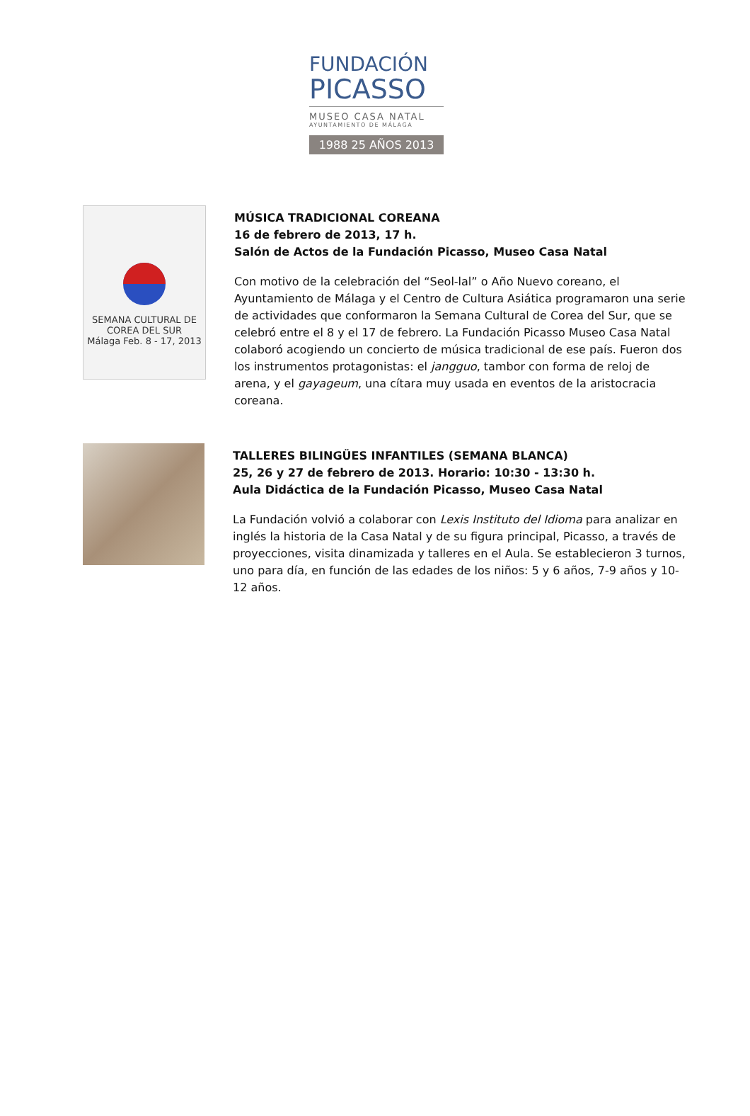FUNDACIÓN
PICASSO
MUSEO CASA NATAL
AYUNTAMIENTO DE MÁLAGA
1988 25 AÑOS 2013
SEMANA CULTURAL DE
COREA DEL SUR
Málaga Feb. 8 - 17, 2013
MÚSICA TRADICIONAL COREANA
16 de febrero de 2013, 17 h.
Salón de Actos de la Fundación Picasso, Museo Casa Natal
Con motivo de la celebración del “Seol-lal” o Año Nuevo coreano, el Ayuntamiento de Málaga y el Centro de Cultura Asiática programaron una serie de actividades que conformaron la Semana Cultural de Corea del Sur, que se celebró entre el 8 y el 17 de febrero. La Fundación Picasso Museo Casa Natal colaboró acogiendo un concierto de música tradicional de ese país. Fueron dos los instrumentos protagonistas: el jangguo, tambor con forma de reloj de arena, y el gayageum, una cítara muy usada en eventos de la aristocracia coreana.
TALLERES BILINGÜES INFANTILES (SEMANA BLANCA)
25, 26 y 27 de febrero de 2013. Horario: 10:30 - 13:30 h.
Aula Didáctica de la Fundación Picasso, Museo Casa Natal
La Fundación volvió a colaborar con Lexis Instituto del Idioma para analizar en inglés la historia de la Casa Natal y de su figura principal, Picasso, a través de proyecciones, visita dinamizada y talleres en el Aula. Se establecieron 3 turnos, uno para día, en función de las edades de los niños: 5 y 6 años, 7-9 años y 10-12 años.